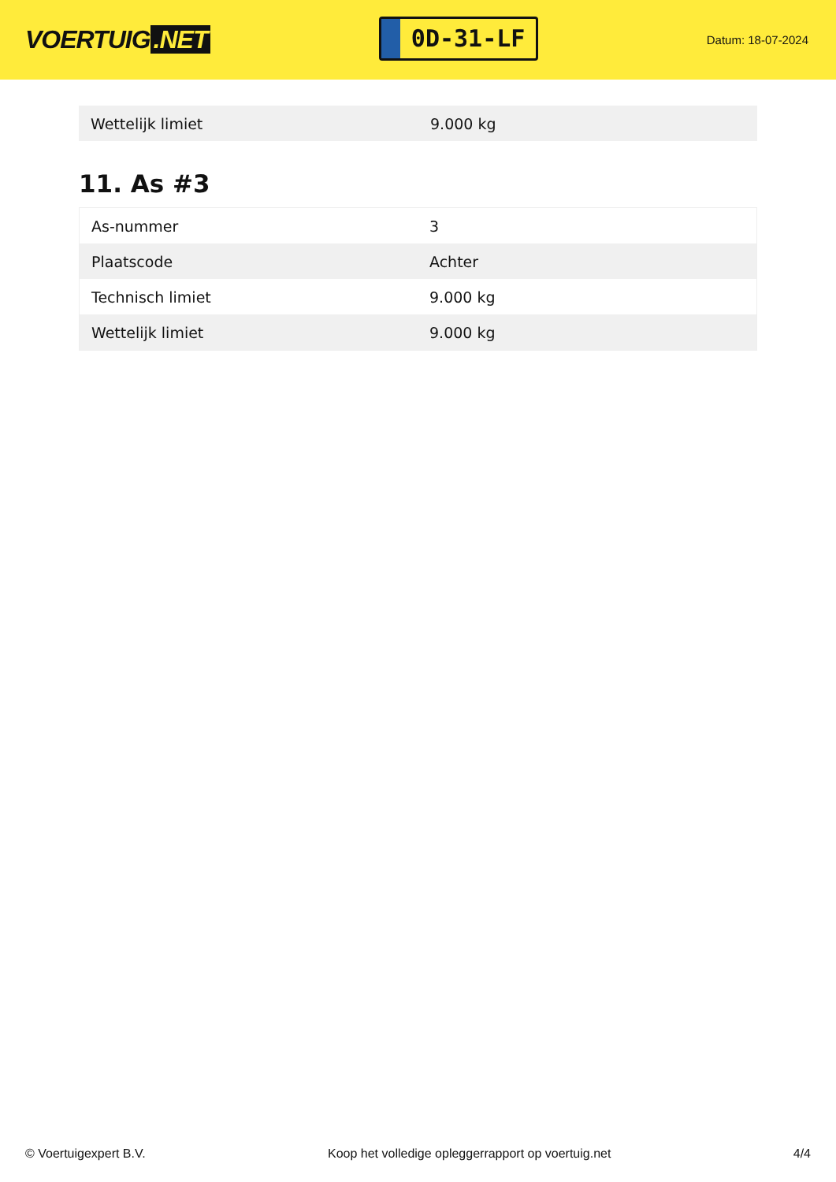VOERTUIG.NET
0D-31-LF
Datum: 18-07-2024
| Wettelijk limiet | 9.000 kg |
11. As #3
| As-nummer | 3 |
| Plaatscode | Achter |
| Technisch limiet | 9.000 kg |
| Wettelijk limiet | 9.000 kg |
© Voertuigexpert B.V. Koop het volledige opleggerrapport op voertuig.net 4/4